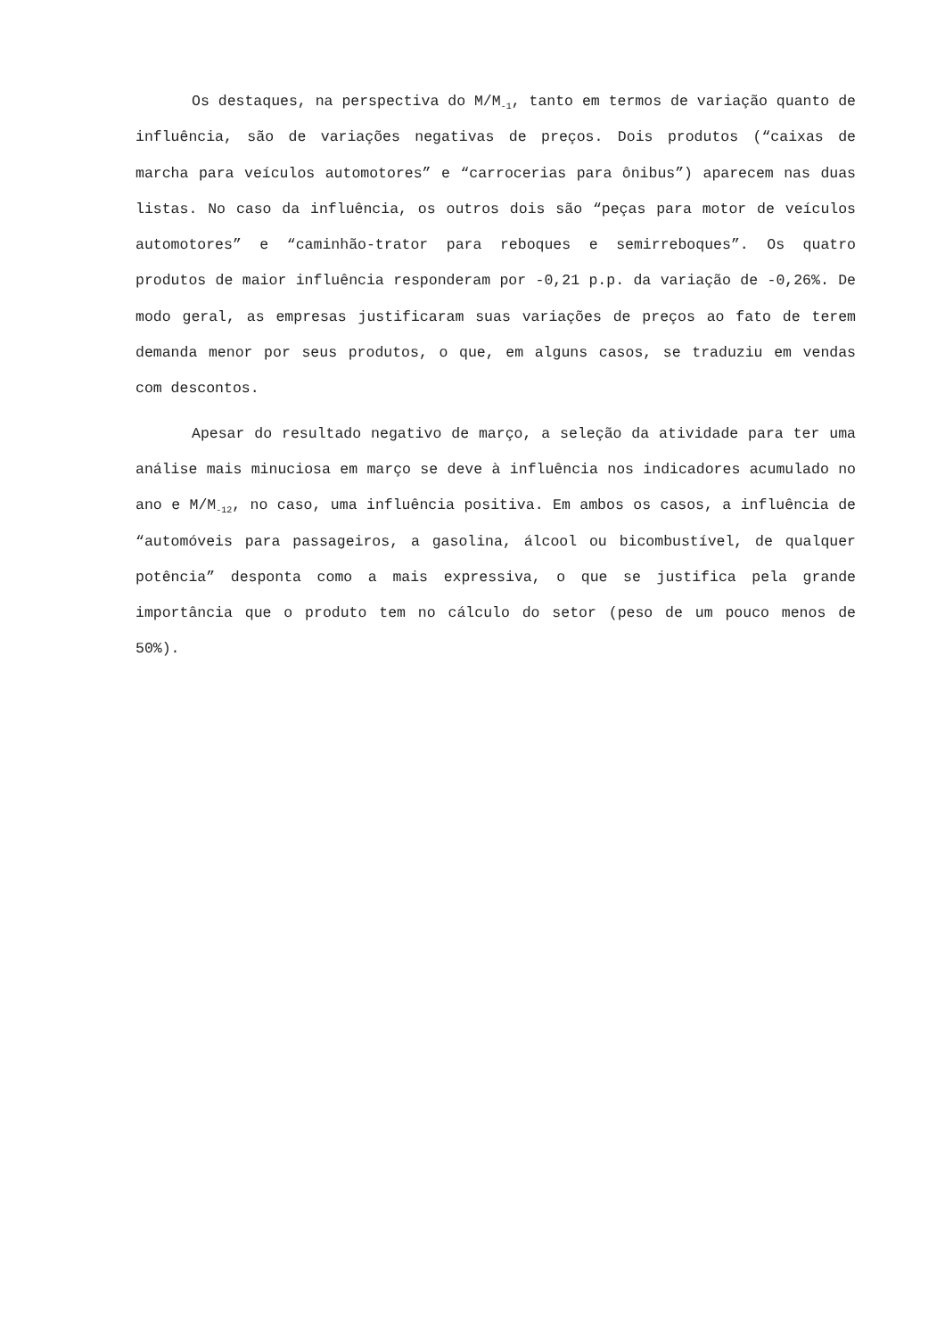Os destaques, na perspectiva do M/M<sub>-1</sub>, tanto em termos de variação quanto de influência, são de variações negativas de preços. Dois produtos (“caixas de marcha para veículos automotores” e “carrocerias para ônibus”) aparecem nas duas listas. No caso da influência, os outros dois são “peças para motor de veículos automotores” e “caminhão-trator para reboques e semirreboques”. Os quatro produtos de maior influência responderam por -0,21 p.p. da variação de -0,26%. De modo geral, as empresas justificaram suas variações de preços ao fato de terem demanda menor por seus produtos, o que, em alguns casos, se traduziu em vendas com descontos.
Apesar do resultado negativo de março, a seleção da atividade para ter uma análise mais minuciosa em março se deve à influência nos indicadores acumulado no ano e M/M<sub>-12</sub>, no caso, uma influência positiva. Em ambos os casos, a influência de “automóveis para passageiros, a gasolina, álcool ou bicombustível, de qualquer potência” desponta como a mais expressiva, o que se justifica pela grande importância que o produto tem no cálculo do setor (peso de um pouco menos de 50%).